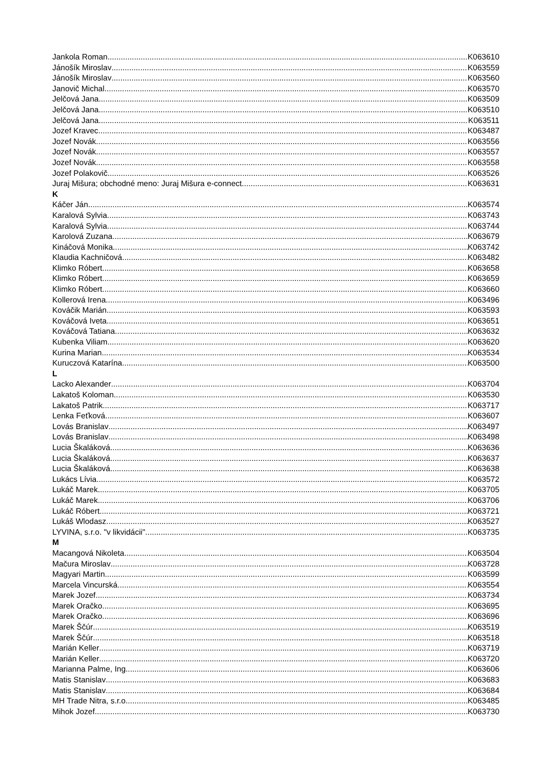Jankola Roman K063610
Jánošík Miroslav K063559
Jánošík Miroslav K063560
Janovič Michal K063570
Jelčová Jana K063509
Jelčová Jana K063510
Jelčová Jana K063511
Jozef Kravec K063487
Jozef Novák K063556
Jozef Novák K063557
Jozef Novák K063558
Jozef Polakovič K063526
Juraj Mišura; obchodné meno: Juraj Mišura e-connect K063631
K
Káčer Ján K063574
Karalová Sylvia K063743
Karalová Sylvia K063744
Karolová Zuzana K063679
Kináčová Monika K063742
Klaudia Kachničová K063482
Klimko Róbert K063658
Klimko Róbert K063659
Klimko Róbert K063660
Kollerová Irena K063496
Kováčik Marián K063593
Kováčová Iveta K063651
Kováčová Tatiana K063632
Kubenka Viliam K063620
Kurina Marian K063534
Kuruczová Katarína K063500
L
Lacko Alexander K063704
Lakatoš Koloman K063530
Lakatoš Patrik K063717
Lenka Feťková K063607
Lovás Branislav K063497
Lovás Branislav K063498
Lucia Škaláková K063636
Lucia Škaláková K063637
Lucia Škaláková K063638
Lukács Lívia K063572
Lukáč Marek K063705
Lukáč Marek K063706
Lukáč Róbert K063721
Lukáš Wlodasz K063527
LYVINA, s.r.o. "v likvidácii" K063735
M
Macangová Nikoleta K063504
Mačura Miroslav K063728
Magyari Martin K063599
Marcela Vincurská K063554
Marek Jozef K063734
Marek Oračko K063695
Marek Oračko K063696
Marek Ščúr K063519
Marek Ščúr K063518
Marián Keller K063719
Marián Keller K063720
Marianna Palme, Ing. K063606
Matis Stanislav K063683
Matis Stanislav K063684
MH Trade Nitra, s.r.o. K063485
Mihok Jozef K063730